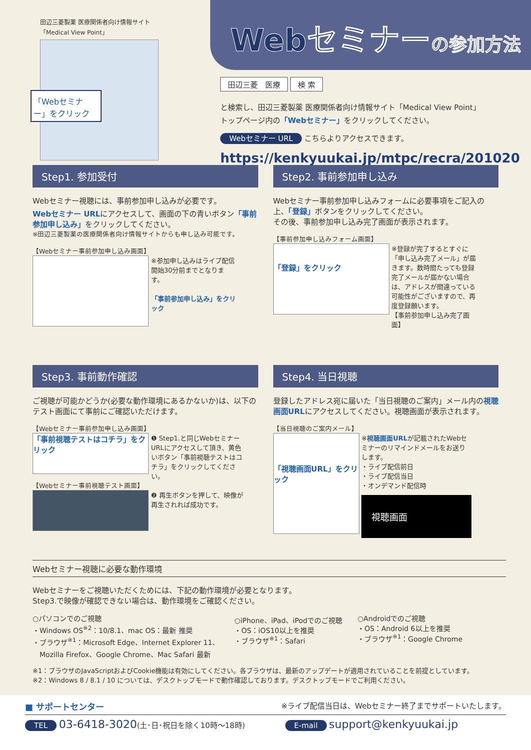田辺三菱製薬 医療関係者向け情報サイト
「Medical View Point」
「Webセミナー」をクリック
Webセミナーの参加方法
田辺三菱　医療 検 索
と検索し、田辺三菱製薬 医療関係者向け情報サイト「Medical View Point」
トップページ内の「Webセミナー」をクリックしてください。
Webセミナー URL こちらよりアクセスできます。
https://kenkyuukai.jp/mtpc/recra/201020
Step1. 参加受付
Webセミナー視聴には、事前参加申し込みが必要です。
Webセミナー URLにアクセスして、画面の下の青いボタン「事前参加申し込み」をクリックしてください。
※田辺三菱製薬の医療関係者向け情報サイトからも申し込み可能です。
【Webセミナー事前参加申し込み画面】
※参加申し込みはライブ配信開始30分前までとなります。
「事前参加申し込み」をクリック
Step2. 事前参加申し込み
Webセミナー事前参加申し込みフォームに必要事項をご記入の上、「登録」ボタンをクリックしてください。
その後、事前参加申し込み完了画面が表示されます。
【事前参加申し込みフォーム画面】
「登録」をクリック ※登録が完了するとすぐに「申し込み完了メール」が届きます。数時間たっても登録完了メールが届かない場合は、アドレスが間違っている可能性がございますので、再度登録願います。
【事前参加申し込み完了画面】
Step3. 事前動作確認
ご視聴が可能かどうか(必要な動作環境にあるかないか)は、以下のテスト画面にて事前にご確認いただけます。
【Webセミナー事前参加申し込み画面】
「事前視聴テストはコチラ」をクリック ❶ Step1.と同じWebセミナーURLにアクセスして頂き、黄色いボタン「事前視聴テストはコチラ」をクリックしてください。
【Webセミナー事前視聴テスト画面】
❷ 再生ボタンを押して、映像が再生されれば成功です。
Step4. 当日視聴
登録したアドレス宛に届いた「当日視聴のご案内」メール内の視聴画面URLにアクセスしてください。視聴画面が表示されます。
【当日視聴のご案内メール】
「視聴画面URL」をクリック ※視聴画面URLが記載されたWebセミナーのリマインドメールをお送りします。
・ライブ配信前日
・ライブ配信当日
・オンデマンド配信時
視聴画面
Webセミナー視聴に必要な動作環境
Webセミナーをご視聴いただくためには、下記の動作環境が必要となります。
Step3.で映像が確認できない場合は、動作環境をご確認ください。
○パソコンでのご視聴
・Windows OS<sup>※2</sup>：10/8.1、mac OS：最新 推奨
・ブラウザ<sup>※1</sup>：Microsoft Edge、Internet Explorer 11、
　Mozilla Firefox、Google Chrome、Mac Safari 最新
○iPhone、iPad、iPodでのご視聴
・OS：iOS10以上を推奨
・ブラウザ<sup>※1</sup>：Safari
○Androidでのご視聴
・OS：Android 6以上を推奨
・ブラウザ<sup>※1</sup>：Google Chrome
※1：ブラウザのJavaScriptおよびCookie機能は有効にしてください。各ブラウザは、最新のアップデートが適用されていることを前提としています。
※2：Windows 8 / 8.1 / 10 については、デスクトップモードで動作確認しております。デスクトップモードでご利用ください。
■ サポートセンター ※ライブ配信当日は、Webセミナー終了までサポートいたします。
TEL 03-6418-3020(土･日･祝日を除く10時～18時) E-mail support@kenkyuukai.jp